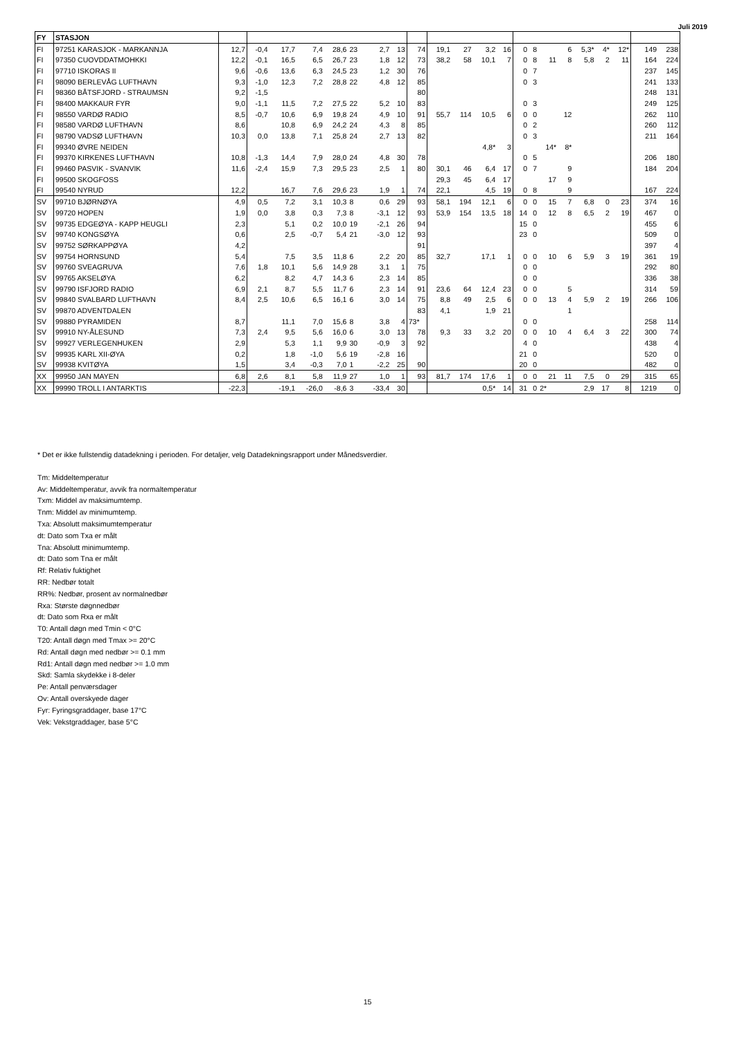Juli 2019
| FY | STASJON | | | | | | | | | | | | | | | | | | | | | | |
| --- | --- | --- | --- | --- | --- | --- | --- | --- | --- | --- | --- | --- | --- | --- | --- | --- | --- | --- | --- | --- | --- | --- | --- |
| FI | 97251 KARASJOK - MARKANNJA | 12,7 | -0,4 | 17,7 | 7,4 | 28,6 | 23 | 2,7 | 13 | 74 | 19,1 | 27 | 3,2 | 16 | 0 | 8 | | 6 | 5,3* | 4* | 12* | 149 | 238 |
| FI | 97350 CUOVDDATMOHKKI | 12,2 | -0,1 | 16,5 | 6,5 | 26,7 | 23 | 1,8 | 12 | 73 | 38,2 | 58 | 10,1 | 7 | 0 | 8 | 11 | 8 | 5,8 | 2 | 11 | 164 | 224 |
| FI | 97710 ISKORAS II | 9,6 | -0,6 | 13,6 | 6,3 | 24,5 | 23 | 1,2 | 30 | 76 | | | | | 0 | 7 | | | | | | 237 | 145 |
| FI | 98090 BERLEVÅG LUFTHAVN | 9,3 | -1,0 | 12,3 | 7,2 | 28,8 | 22 | 4,8 | 12 | 85 | | | | | 0 | 3 | | | | | | 241 | 133 |
| FI | 98360 BÅTSFJORD - STRAUMSN | 9,2 | -1,5 | | | | | | | 80 | | | | | | | | | | | | 248 | 131 |
| FI | 98400 MAKKAUR FYR | 9,0 | -1,1 | 11,5 | 7,2 | 27,5 | 22 | 5,2 | 10 | 83 | | | | | 0 | 3 | | | | | | 249 | 125 |
| FI | 98550 VARDØ RADIO | 8,5 | -0,7 | 10,6 | 6,9 | 19,8 | 24 | 4,9 | 10 | 91 | 55,7 | 114 | 10,5 | 6 | 0 | 0 | | 12 | | | | 262 | 110 |
| FI | 98580 VARDØ LUFTHAVN | 8,6 | | 10,8 | 6,9 | 24,2 | 24 | 4,3 | 8 | 85 | | | | | 0 | 2 | | | | | | 260 | 112 |
| FI | 98790 VADSØ LUFTHAVN | 10,3 | 0,0 | 13,8 | 7,1 | 25,8 | 24 | 2,7 | 13 | 82 | | | | | 0 | 3 | | | | | | 211 | 164 |
| FI | 99340 ØVRE NEIDEN | | | | | | | | | | | | 4,8* | 3 | | | 14* | 8* | | | | | |
| FI | 99370 KIRKENES LUFTHAVN | 10,8 | -1,3 | 14,4 | 7,9 | 28,0 | 24 | 4,8 | 30 | 78 | | | | | 0 | 5 | | | | | | 206 | 180 |
| FI | 99460 PASVIK - SVANVIK | 11,6 | -2,4 | 15,9 | 7,3 | 29,5 | 23 | 2,5 | 1 | 80 | 30,1 | 46 | 6,4 | 17 | 0 | 7 | | 9 | | | | 184 | 204 |
| FI | 99500 SKOGFOSS | | | | | | | | | | 29,3 | 45 | 6,4 | 17 | | | 17 | 9 | | | | | |
| FI | 99540 NYRUD | 12,2 | | 16,7 | 7,6 | 29,6 | 23 | 1,9 | 1 | 74 | 22,1 | | 4,5 | 19 | 0 | 8 | | 9 | | | | 167 | 224 |
| SV | 99710 BJØRNØYA | 4,9 | 0,5 | 7,2 | 3,1 | 10,3 | 8 | 0,6 | 29 | 93 | 58,1 | 194 | 12,1 | 6 | 0 | 0 | 15 | 7 | 6,8 | 0 | 23 | 374 | 16 |
| SV | 99720 HOPEN | 1,9 | 0,0 | 3,8 | 0,3 | 7,3 | 8 | -3,1 | 12 | 93 | 53,9 | 154 | 13,5 | 18 | 14 | 0 | 12 | 8 | 6,5 | 2 | 19 | 467 | 0 |
| SV | 99735 EDGEØYA - KAPP HEUGLI | 2,3 | | 5,1 | 0,2 | 10,0 | 19 | -2,1 | 26 | 94 | | | | | 15 | 0 | | | | | | 455 | 6 |
| SV | 99740 KONGSØYA | 0,6 | | 2,5 | -0,7 | 5,4 | 21 | -3,0 | 12 | 93 | | | | | 23 | 0 | | | | | | 509 | 0 |
| SV | 99752 SØRKAPPØYA | 4,2 | | | | | | | | 91 | | | | | | | | | | | | 397 | 4 |
| SV | 99754 HORNSUND | 5,4 | | 7,5 | 3,5 | 11,8 | 6 | 2,2 | 20 | 85 | 32,7 | | 17,1 | 1 | 0 | 0 | 10 | 6 | 5,9 | 3 | 19 | 361 | 19 |
| SV | 99760 SVEAGRUVA | 7,6 | 1,8 | 10,1 | 5,6 | 14,9 | 28 | 3,1 | 1 | 75 | | | | | 0 | 0 | | | | | | 292 | 80 |
| SV | 99765 AKSELØYA | 6,2 | | 8,2 | 4,7 | 14,3 | 6 | 2,3 | 14 | 85 | | | | | 0 | 0 | | | | | | 336 | 38 |
| SV | 99790 ISFJORD RADIO | 6,9 | 2,1 | 8,7 | 5,5 | 11,7 | 6 | 2,3 | 14 | 91 | 23,6 | 64 | 12,4 | 23 | 0 | 0 | | 5 | | | | 314 | 59 |
| SV | 99840 SVALBARD LUFTHAVN | 8,4 | 2,5 | 10,6 | 6,5 | 16,1 | 6 | 3,0 | 14 | 75 | 8,8 | 49 | 2,5 | 6 | 0 | 0 | 13 | 4 | 5,9 | 2 | 19 | 266 | 106 |
| SV | 99870 ADVENTDALEN | | | | | | | | | 83 | 4,1 | | 1,9 | 21 | | | | 1 | | | | | |
| SV | 99880 PYRAMIDEN | 8,7 | | 11,1 | 7,0 | 15,6 | 8 | 3,8 | 4 | 73* | | | | | 0 | 0 | | | | | | 258 | 114 |
| SV | 99910 NY-ÅLESUND | 7,3 | 2,4 | 9,5 | 5,6 | 16,0 | 6 | 3,0 | 13 | 78 | 9,3 | 33 | 3,2 | 20 | 0 | 0 | 10 | 4 | 6,4 | 3 | 22 | 300 | 74 |
| SV | 99927 VERLEGENHUKEN | 2,9 | | 5,3 | 1,1 | 9,9 | 30 | -0,9 | 3 | 92 | | | | | 4 | 0 | | | | | | 438 | 4 |
| SV | 99935 KARL XII-ØYA | 0,2 | | 1,8 | -1,0 | 5,6 | 19 | -2,8 | 16 | | | | | | 21 | 0 | | | | | | 520 | 0 |
| SV | 99938 KVITØYA | 1,5 | | 3,4 | -0,3 | 7,0 | 1 | -2,2 | 25 | 90 | | | | | 20 | 0 | | | | | | 482 | 0 |
| XX | 99950 JAN MAYEN | 6,8 | 2,6 | 8,1 | 5,8 | 11,9 | 27 | 1,0 | 1 | 93 | 81,7 | 174 | 17,6 | 1 | 0 | 0 | 21 | 11 | 7,5 | 0 | 29 | 315 | 65 |
| XX | 99990 TROLL I ANTARKTIS | -22,3 | | -19,1 | -26,0 | -8,6 | 3 | -33,4 | 30 | | | | 0,5* | 14 | 31 | 0 | 2* | | 2,9 | 17 | 8 | 1219 | 0 |
* Det er ikke fullstendig datadekning i perioden. For detaljer, velg Datadekningsrapport under Månedsverdier.
Tm: Middeltemperatur
Av: Middeltemperatur, avvik fra normaltemperatur
Txm: Middel av maksimumtemp.
Tnm: Middel av minimumtemp.
Txa: Absolutt maksimumtemperatur
dt: Dato som Txa er målt
Tna: Absolutt minimumtemp.
dt: Dato som Tna er målt
Rf: Relativ fuktighet
RR: Nedbør totalt
RR%: Nedbør, prosent av normalnedbør
Rxa: Største døgnnedbør
dt: Dato som Rxa er målt
T0: Antall døgn med Tmin < 0°C
T20: Antall døgn med Tmax >= 20°C
Rd: Antall døgn med nedbør >= 0.1 mm
Rd1: Antall døgn med nedbør >= 1.0 mm
Skd: Samla skydekke i 8-deler
Pe: Antall penværsdager
Ov: Antall overskyede dager
Fyr: Fyringsgraddager, base 17°C
Vek: Vekstgraddager, base 5°C
15